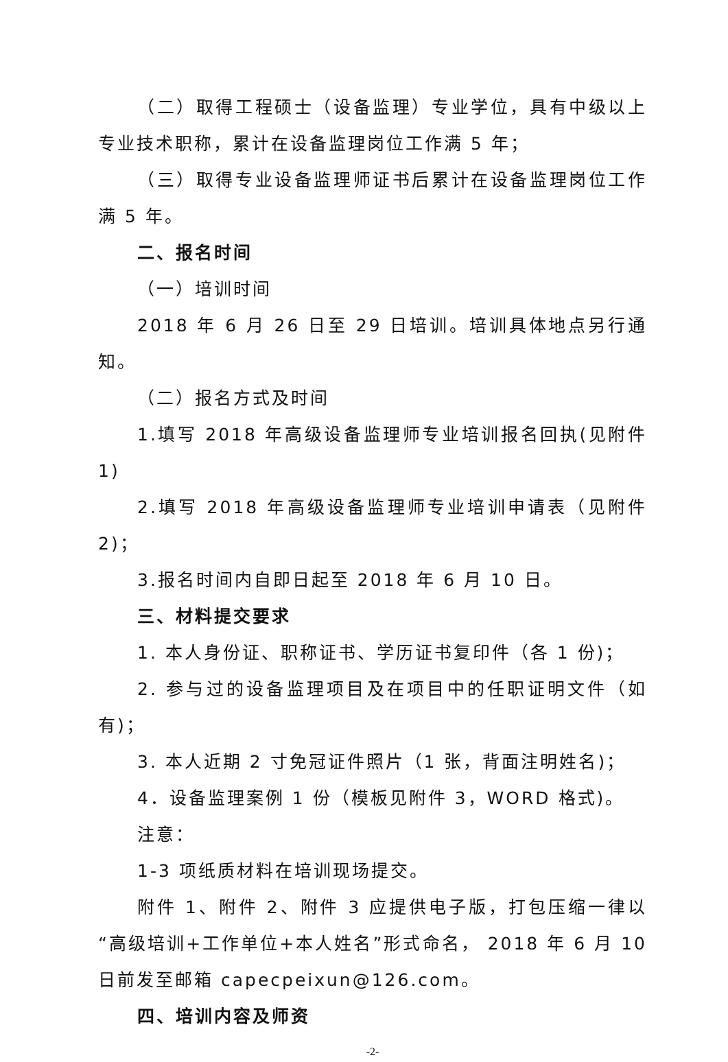（二）取得工程硕士（设备监理）专业学位，具有中级以上专业技术职称，累计在设备监理岗位工作满 5 年；
（三）取得专业设备监理师证书后累计在设备监理岗位工作满 5 年。
二、报名时间
（一）培训时间
2018 年 6 月 26 日至 29 日培训。培训具体地点另行通知。
（二）报名方式及时间
1.填写 2018 年高级设备监理师专业培训报名回执(见附件 1)
2.填写 2018 年高级设备监理师专业培训申请表（见附件 2)；
3.报名时间内自即日起至 2018 年 6 月 10 日。
三、材料提交要求
1. 本人身份证、职称证书、学历证书复印件（各 1 份)；
2. 参与过的设备监理项目及在项目中的任职证明文件（如有)；
3. 本人近期 2 寸免冠证件照片（1 张，背面注明姓名)；
4．设备监理案例 1 份（模板见附件 3，WORD 格式)。
注意：
1-3 项纸质材料在培训现场提交。
附件 1、附件 2、附件 3 应提供电子版，打包压缩一律以“高级培训+工作单位+本人姓名”形式命名， 2018 年 6 月 10 日前发至邮箱 capecpeixun@126.com。
四、培训内容及师资
-2-